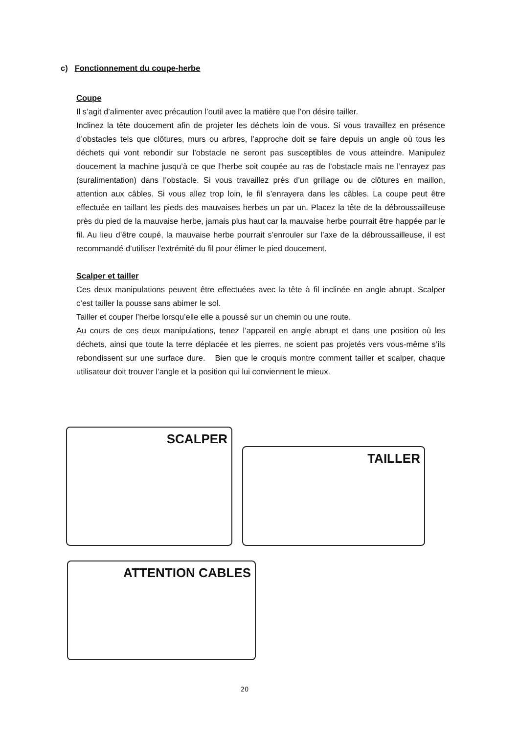c) Fonctionnement du coupe-herbe
Coupe
Il s’agit d’alimenter avec précaution l’outil avec la matière que l’on désire tailler.
Inclinez la tête doucement afin de projeter les déchets loin de vous. Si vous travaillez en présence d’obstacles tels que clôtures, murs ou arbres, l’approche doit se faire depuis un angle où tous les déchets qui vont rebondir sur l’obstacle ne seront pas susceptibles de vous atteindre. Manipulez doucement la machine jusqu’à ce que l’herbe soit coupée au ras de l’obstacle mais ne l’enrayez pas (suralimentation) dans l’obstacle. Si vous travaillez près d’un grillage ou de clôtures en maillon, attention aux câbles. Si vous allez trop loin, le fil s’enrayera dans les câbles. La coupe peut être effectuée en taillant les pieds des mauvaises herbes un par un. Placez la tête de la débroussailleuse près du pied de la mauvaise herbe, jamais plus haut car la mauvaise herbe pourrait être happée par le fil. Au lieu d’être coupé, la mauvaise herbe pourrait s’enrouler sur l’axe de la débroussailleuse, il est recommandé d’utiliser l’extrémité du fil pour élimer le pied doucement.
Scalper et tailler
Ces deux manipulations peuvent être effectuées avec la tête à fil inclinée en angle abrupt. Scalper c’est tailler la pousse sans abimer le sol.
Tailler et couper l’herbe lorsqu’elle elle a poussé sur un chemin ou une route.
Au cours de ces deux manipulations, tenez l’appareil en angle abrupt et dans une position où les déchets, ainsi que toute la terre déplacée et les pierres, ne soient pas projetés vers vous-même s’ils rebondissent sur une surface dure. Bien que le croquis montre comment tailler et scalper, chaque utilisateur doit trouver l’angle et la position qui lui conviennent le mieux.
SCALPER
TAILLER
ATTENTION CABLES
20